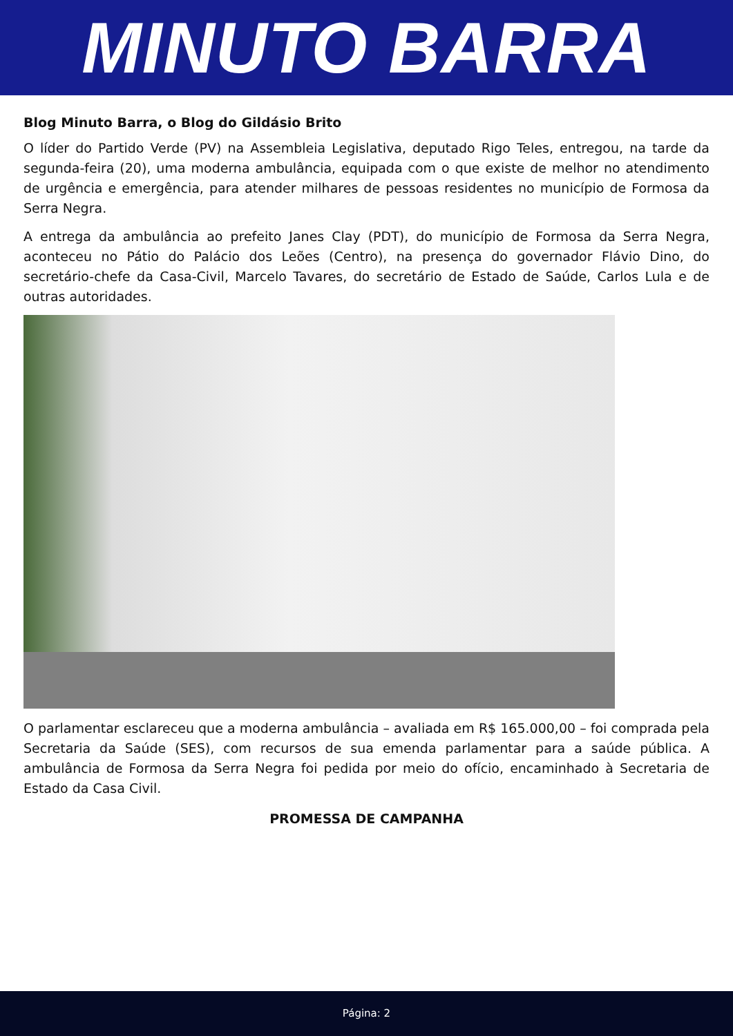MINUTO BARRA
Blog Minuto Barra, o Blog do Gildásio Brito
O líder do Partido Verde (PV) na Assembleia Legislativa, deputado Rigo Teles, entregou, na tarde da segunda-feira (20), uma moderna ambulância, equipada com o que existe de melhor no atendimento de urgência e emergência, para atender milhares de pessoas residentes no município de Formosa da Serra Negra.
A entrega da ambulância ao prefeito Janes Clay (PDT), do município de Formosa da Serra Negra, aconteceu no Pátio do Palácio dos Leões (Centro), na presença do governador Flávio Dino, do secretário-chefe da Casa-Civil, Marcelo Tavares, do secretário de Estado de Saúde, Carlos Lula e de outras autoridades.
O parlamentar esclareceu que a moderna ambulância – avaliada em R$ 165.000,00 – foi comprada pela Secretaria da Saúde (SES), com recursos de sua emenda parlamentar para a saúde pública. A ambulância de Formosa da Serra Negra foi pedida por meio do ofício, encaminhado à Secretaria de Estado da Casa Civil.
PROMESSA DE CAMPANHA
Página: 2